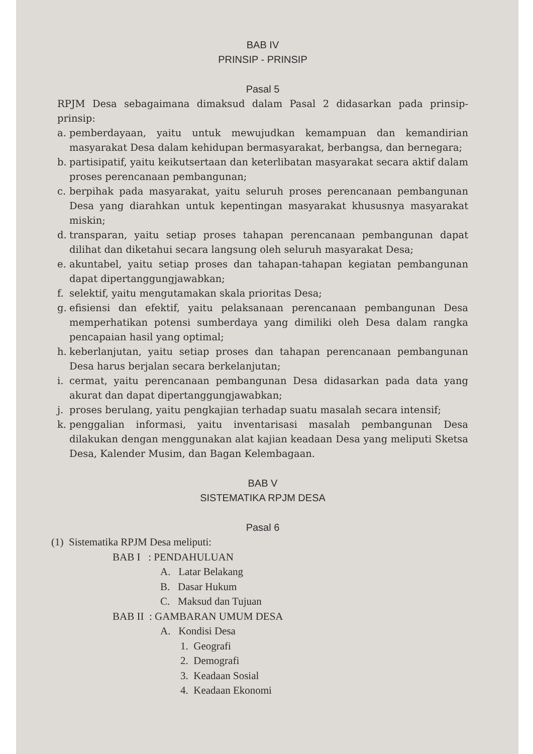BAB IV
PRINSIP - PRINSIP
Pasal 5
RPJM Desa sebagaimana dimaksud dalam Pasal 2 didasarkan pada prinsip-prinsip:
a. pemberdayaan, yaitu untuk mewujudkan kemampuan dan kemandirian masyarakat Desa dalam kehidupan bermasyarakat, berbangsa, dan bernegara;
b. partisipatif, yaitu keikutsertaan dan keterlibatan masyarakat secara aktif dalam proses perencanaan pembangunan;
c. berpihak pada masyarakat, yaitu seluruh proses perencanaan pembangunan Desa yang diarahkan untuk kepentingan masyarakat khususnya masyarakat miskin;
d. transparan, yaitu setiap proses tahapan perencanaan pembangunan dapat dilihat dan diketahui secara langsung oleh seluruh masyarakat Desa;
e. akuntabel, yaitu setiap proses dan tahapan-tahapan kegiatan pembangunan dapat dipertanggungjawabkan;
f. selektif, yaitu mengutamakan skala prioritas Desa;
g. efisiensi dan efektif, yaitu pelaksanaan perencanaan pembangunan Desa memperhatikan potensi sumberdaya yang dimiliki oleh Desa dalam rangka pencapaian hasil yang optimal;
h. keberlanjutan, yaitu setiap proses dan tahapan perencanaan pembangunan Desa harus berjalan secara berkelanjutan;
i. cermat, yaitu perencanaan pembangunan Desa didasarkan pada data yang akurat dan dapat dipertanggungjawabkan;
j. proses berulang, yaitu pengkajian terhadap suatu masalah secara intensif;
k. penggalian informasi, yaitu inventarisasi masalah pembangunan Desa dilakukan dengan menggunakan alat kajian keadaan Desa yang meliputi Sketsa Desa, Kalender Musim, dan Bagan Kelembagaan.
BAB V
SISTEMATIKA RPJM DESA
Pasal 6
(1) Sistematika RPJM Desa meliputi:
BAB I : PENDAHULUAN
A. Latar Belakang
B. Dasar Hukum
C. Maksud dan Tujuan
BAB II : GAMBARAN UMUM DESA
A. Kondisi Desa
1. Geografi
2. Demografi
3. Keadaan Sosial
4. Keadaan Ekonomi